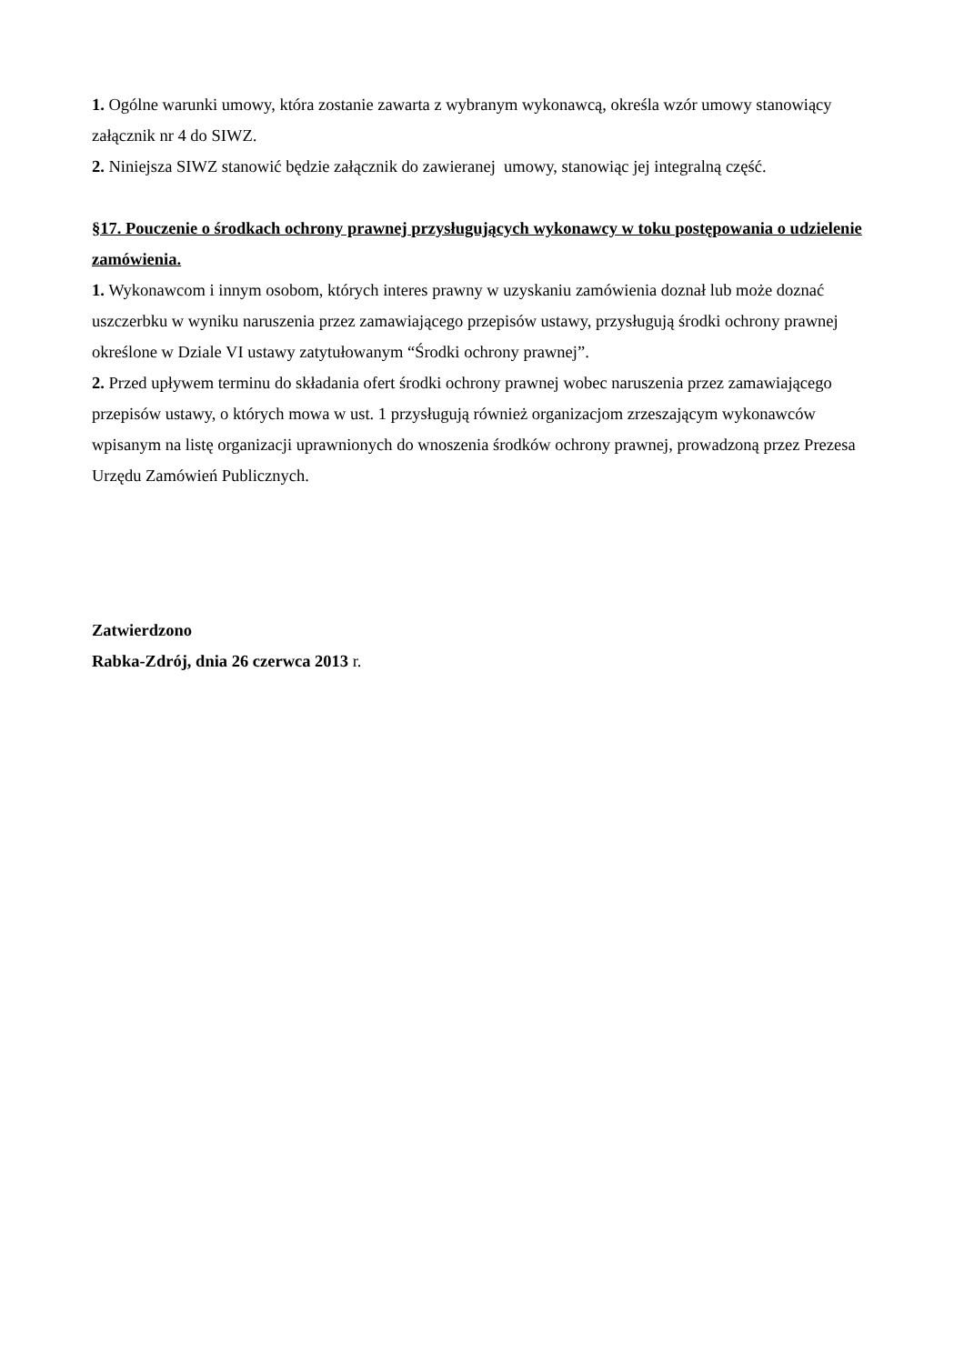1. Ogólne warunki umowy, która zostanie zawarta z wybranym wykonawcą, określa wzór umowy stanowiący załącznik nr 4 do SIWZ.
2. Niniejsza SIWZ stanowić będzie załącznik do zawieranej umowy, stanowiąc jej integralną część.
§17. Pouczenie o środkach ochrony prawnej przysługujących wykonawcy w toku postępowania o udzielenie zamówienia.
1. Wykonawcom i innym osobom, których interes prawny w uzyskaniu zamówienia doznał lub może doznać uszczerbku w wyniku naruszenia przez zamawiającego przepisów ustawy, przysługują środki ochrony prawnej określone w Dziale VI ustawy zatytułowanym “Środki ochrony prawnej”.
2. Przed upływem terminu do składania ofert środki ochrony prawnej wobec naruszenia przez zamawiającego przepisów ustawy, o których mowa w ust. 1 przysługują również organizacjom zrzeszającym wykonawców wpisanym na listę organizacji uprawnionych do wnoszenia środków ochrony prawnej, prowadzoną przez Prezesa Urzędu Zamówień Publicznych.
Zatwierdzono
Rabka-Zdrój, dnia 26 czerwca 2013 r.